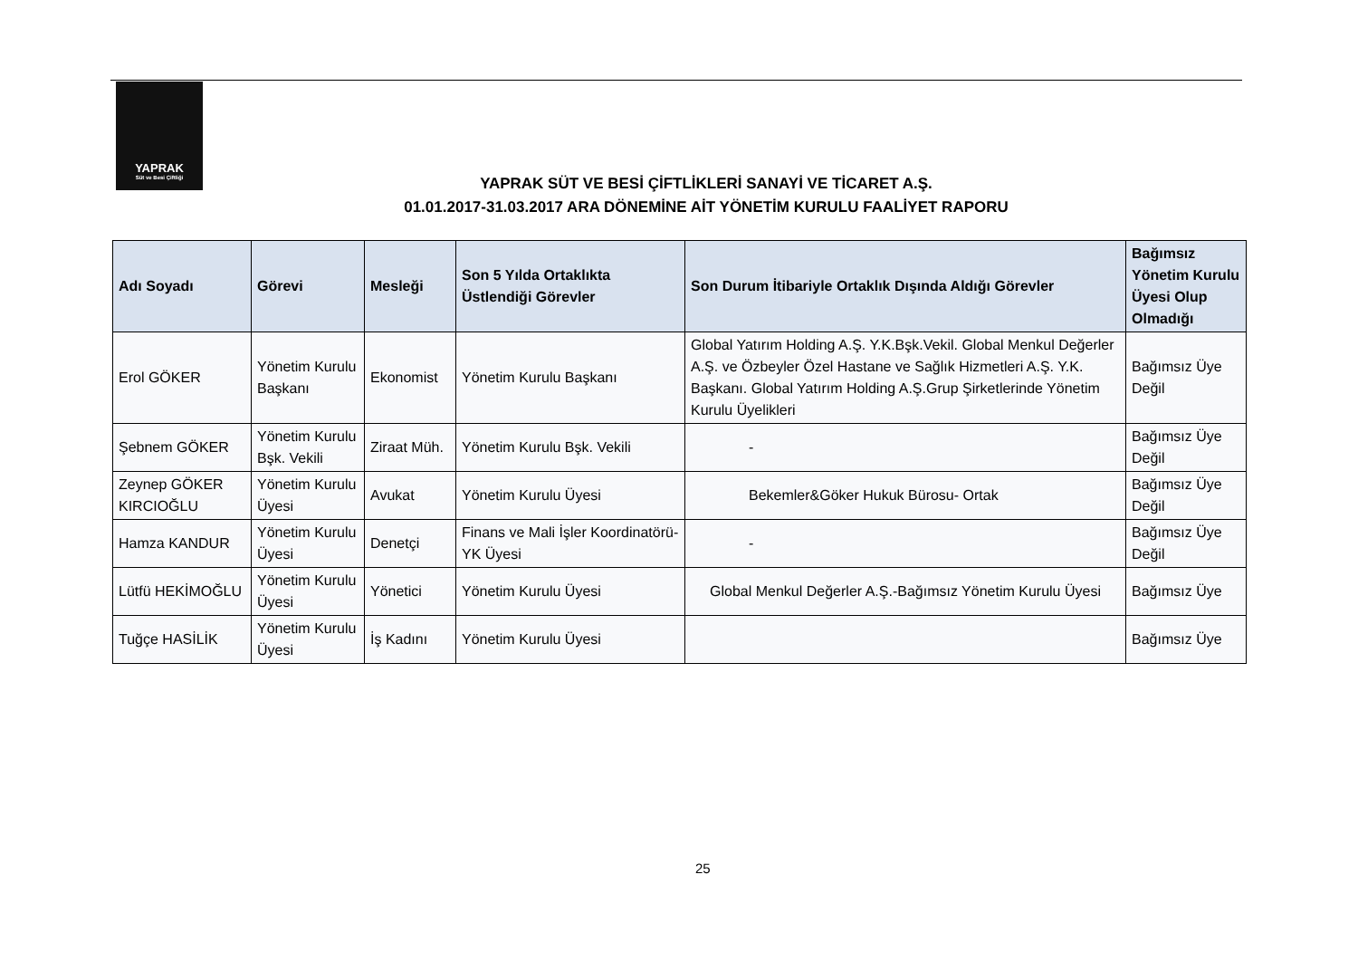YAPRAK
Süt ve Besi Çiftliği
YAPRAK SÜT VE BESİ ÇİFTLİKLERİ SANAYİ VE TİCARET A.Ş.
01.01.2017-31.03.2017 ARA DÖNEMİNE AİT YÖNETİM KURULU FAALİYET RAPORU
| Adı Soyadı | Görevi | Mesleği | Son 5 Yılda Ortaklıkta Üstlendiği Görevler | Son Durum İtibariyle Ortaklık Dışında Aldığı Görevler | Bağımsız Yönetim Kurulu Üyesi Olup Olmadığı |
| --- | --- | --- | --- | --- | --- |
| Erol GÖKER | Yönetim Kurulu Başkanı | Ekonomist | Yönetim Kurulu Başkanı | Global Yatırım Holding A.Ş. Y.K.Bşk.Vekil. Global Menkul Değerler A.Ş. ve Özbeyler Özel Hastane ve Sağlık Hizmetleri A.Ş. Y.K. Başkanı. Global Yatırım Holding A.Ş.Grup Şirketlerinde Yönetim Kurulu Üyelikleri | Bağımsız Üye Değil |
| Şebnem GÖKER | Yönetim Kurulu Bşk. Vekili | Ziraat Müh. | Yönetim Kurulu Bşk. Vekili | - | Bağımsız Üye Değil |
| Zeynep GÖKER KIRCIOĞLU | Yönetim Kurulu Üyesi | Avukat | Yönetim Kurulu Üyesi | Bekemler&Göker Hukuk Bürosu- Ortak | Bağımsız Üye Değil |
| Hamza KANDUR | Yönetim Kurulu Üyesi | Denetçi | Finans ve Mali İşler Koordinatörü-YK Üyesi | - | Bağımsız Üye Değil |
| Lütfü HEKİMOĞLU | Yönetim Kurulu Üyesi | Yönetici | Yönetim Kurulu Üyesi | Global Menkul Değerler A.Ş.-Bağımsız Yönetim Kurulu Üyesi | Bağımsız Üye |
| Tuğçe HASİLİK | Yönetim Kurulu Üyesi | İş Kadını | Yönetim Kurulu Üyesi | | Bağımsız Üye |
25